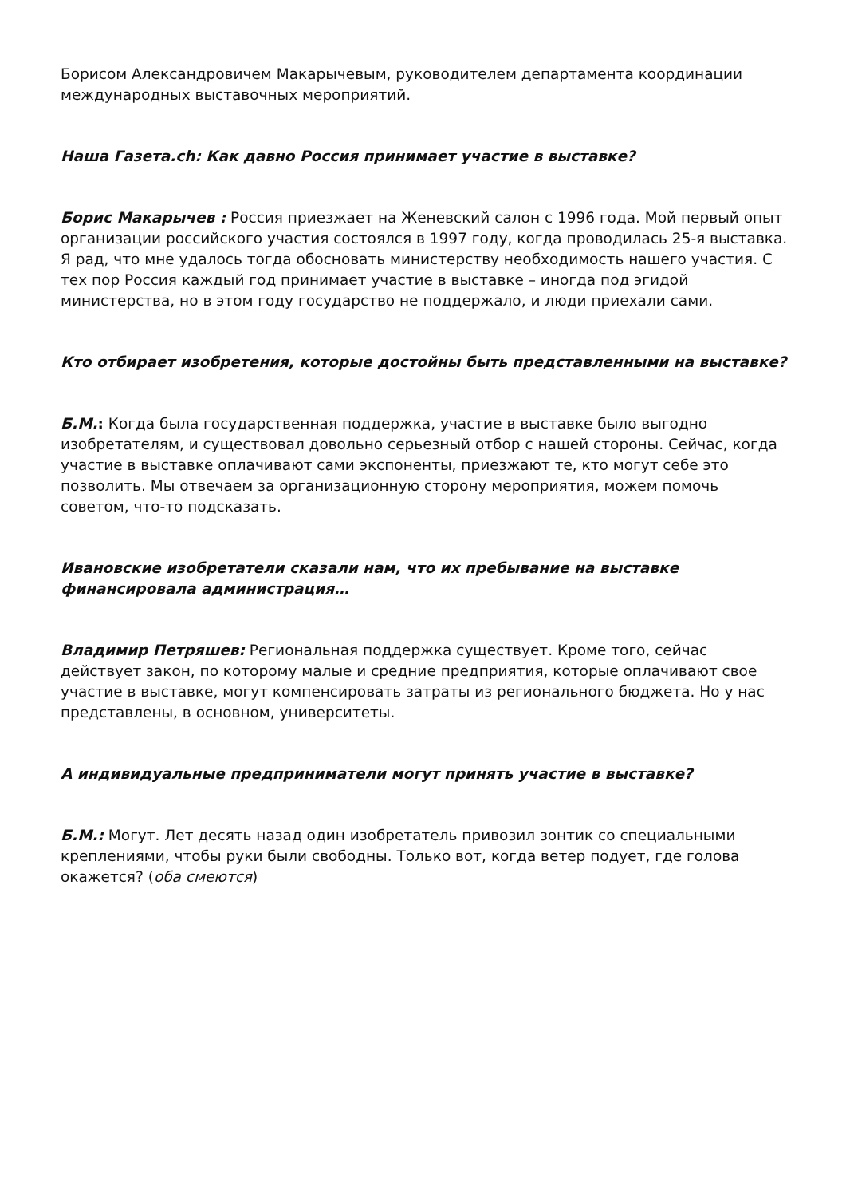Борисом Александровичем Макарычевым, руководителем департамента координации международных выставочных мероприятий.
Наша Газета.ch: Как давно Россия принимает участие в выставке?
Борис Макарычев : Россия приезжает на Женевский салон с 1996 года. Мой первый опыт организации российского участия состоялся в 1997 году, когда проводилась 25-я выставка. Я рад, что мне удалось тогда обосновать министерству необходимость нашего участия. С тех пор Россия каждый год принимает участие в выставке – иногда под эгидой министерства, но в этом году государство не поддержало, и люди приехали сами.
Кто отбирает изобретения, которые достойны быть представленными на выставке?
Б.М.: Когда была государственная поддержка, участие в выставке было выгодно изобретателям, и существовал довольно серьезный отбор с нашей стороны. Сейчас, когда участие в выставке оплачивают сами экспоненты, приезжают те, кто могут себе это позволить. Мы отвечаем за организационную сторону мероприятия, можем помочь советом, что-то подсказать.
Ивановские изобретатели сказали нам, что их пребывание на выставке финансировала администрация…
Владимир Петряшев: Региональная поддержка существует. Кроме того, сейчас действует закон, по которому малые и средние предприятия, которые оплачивают свое участие в выставке, могут компенсировать затраты из регионального бюджета. Но у нас представлены, в основном, университеты.
А индивидуальные предприниматели могут принять участие в выставке?
Б.М.: Могут. Лет десять назад один изобретатель привозил зонтик со специальными креплениями, чтобы руки были свободны. Только вот, когда ветер подует, где голова окажется? (оба смеются)